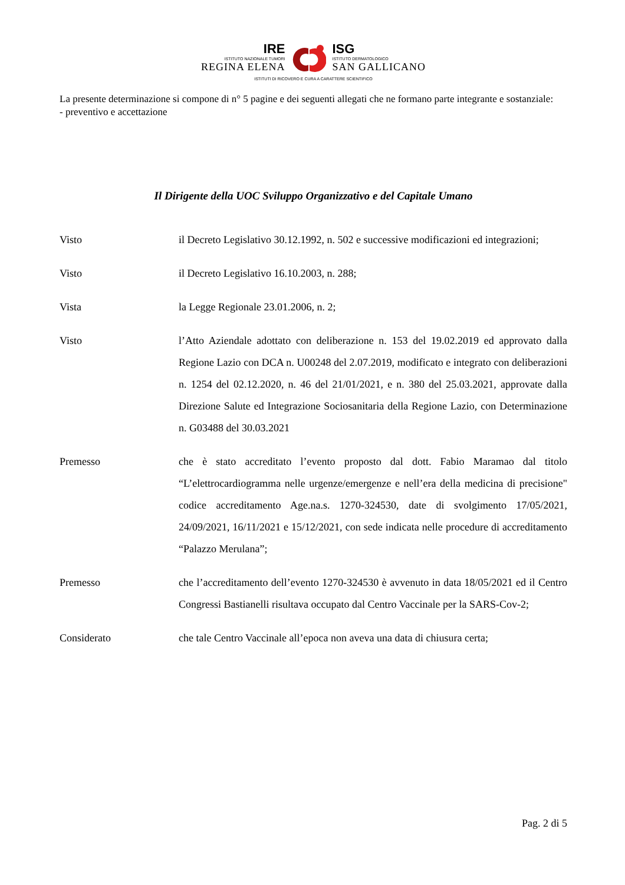IRE
ISTITUTO NAZIONALE TUMORI
REGINA ELENA
ISG
ISTITUTO DERMATOLOGICO
SAN GALLICANO
ISTITUTI DI RICOVERO E CURA A CARATTERE SCIENTIFICO
La presente determinazione si compone di n° 5 pagine e dei seguenti allegati che ne formano parte integrante e sostanziale:
- preventivo e accettazione
Il Dirigente della UOC Sviluppo Organizzativo e del Capitale Umano
Visto il Decreto Legislativo 30.12.1992, n. 502 e successive modificazioni ed integrazioni;
Visto il Decreto Legislativo 16.10.2003, n. 288;
Vista la Legge Regionale 23.01.2006, n. 2;
Visto l’Atto Aziendale adottato con deliberazione n. 153 del 19.02.2019 ed approvato dalla Regione Lazio con DCA n. U00248 del 2.07.2019, modificato e integrato con deliberazioni n. 1254 del 02.12.2020, n. 46 del 21/01/2021, e n. 380 del 25.03.2021, approvate dalla Direzione Salute ed Integrazione Sociosanitaria della Regione Lazio, con Determinazione n. G03488 del 30.03.2021
Premesso che è stato accreditato l’evento proposto dal dott. Fabio Maramao dal titolo “L’elettrocardiogramma nelle urgenze/emergenze e nell’era della medicina di precisione" codice accreditamento Age.na.s. 1270-324530, date di svolgimento 17/05/2021, 24/09/2021, 16/11/2021 e 15/12/2021, con sede indicata nelle procedure di accreditamento “Palazzo Merulana”;
Premesso che l’accreditamento dell’evento 1270-324530 è avvenuto in data 18/05/2021 ed il Centro Congressi Bastianelli risultava occupato dal Centro Vaccinale per la SARS-Cov-2;
Considerato che tale Centro Vaccinale all’epoca non aveva una data di chiusura certa;
Pag. 2 di 5